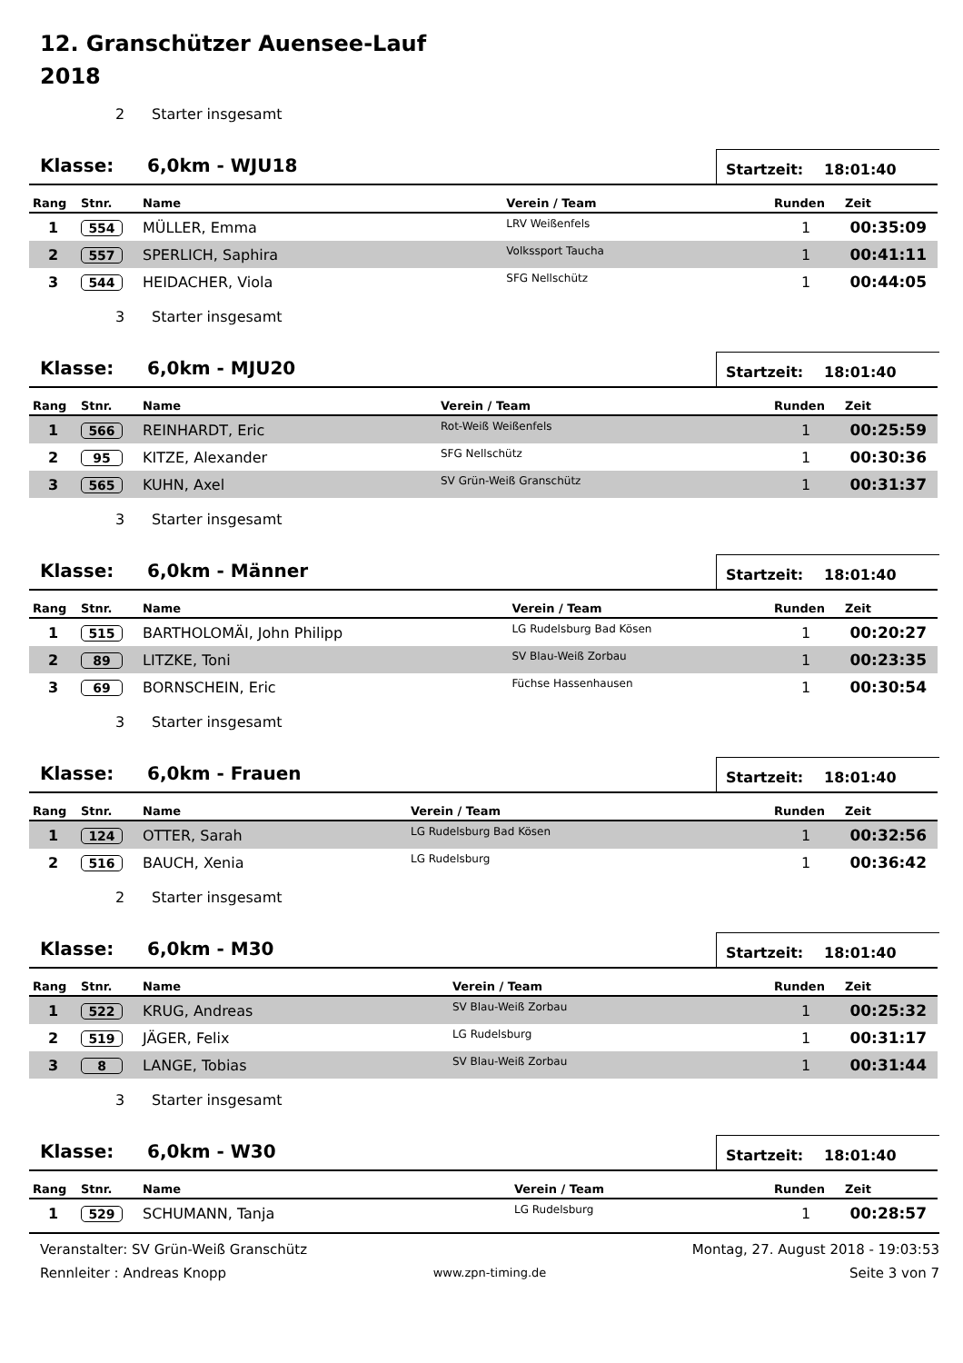12. Granschützer Auensee-Lauf
2018
2 Starter insgesamt
Klasse: 6,0km - WJU18
Startzeit: 18:01:40
| Rang | Stnr. | Name | Verein / Team | Runden | Zeit |
| --- | --- | --- | --- | --- | --- |
| 1 | 554 | MÜLLER, Emma | LRV Weißenfels | 1 | 00:35:09 |
| 2 | 557 | SPERLICH, Saphira | Volkssport Taucha | 1 | 00:41:11 |
| 3 | 544 | HEIDACHER, Viola | SFG Nellschütz | 1 | 00:44:05 |
3 Starter insgesamt
Klasse: 6,0km - MJU20
Startzeit: 18:01:40
| Rang | Stnr. | Name | Verein / Team | Runden | Zeit |
| --- | --- | --- | --- | --- | --- |
| 1 | 566 | REINHARDT, Eric | Rot-Weiß Weißenfels | 1 | 00:25:59 |
| 2 | 95 | KITZE, Alexander | SFG Nellschütz | 1 | 00:30:36 |
| 3 | 565 | KUHN, Axel | SV Grün-Weiß Granschütz | 1 | 00:31:37 |
3 Starter insgesamt
Klasse: 6,0km - Männer
Startzeit: 18:01:40
| Rang | Stnr. | Name | Verein / Team | Runden | Zeit |
| --- | --- | --- | --- | --- | --- |
| 1 | 515 | BARTHOLOMÄI, John Philipp | LG Rudelsburg Bad Kösen | 1 | 00:20:27 |
| 2 | 89 | LITZKE, Toni | SV Blau-Weiß Zorbau | 1 | 00:23:35 |
| 3 | 69 | BORNSCHEIN, Eric | Füchse Hassenhausen | 1 | 00:30:54 |
3 Starter insgesamt
Klasse: 6,0km - Frauen
Startzeit: 18:01:40
| Rang | Stnr. | Name | Verein / Team | Runden | Zeit |
| --- | --- | --- | --- | --- | --- |
| 1 | 124 | OTTER, Sarah | LG Rudelsburg Bad Kösen | 1 | 00:32:56 |
| 2 | 516 | BAUCH, Xenia | LG Rudelsburg | 1 | 00:36:42 |
2 Starter insgesamt
Klasse: 6,0km - M30
Startzeit: 18:01:40
| Rang | Stnr. | Name | Verein / Team | Runden | Zeit |
| --- | --- | --- | --- | --- | --- |
| 1 | 522 | KRUG, Andreas | SV Blau-Weiß Zorbau | 1 | 00:25:32 |
| 2 | 519 | JÄGER, Felix | LG Rudelsburg | 1 | 00:31:17 |
| 3 | 8 | LANGE, Tobias | SV Blau-Weiß Zorbau | 1 | 00:31:44 |
3 Starter insgesamt
Klasse: 6,0km - W30
Startzeit: 18:01:40
| Rang | Stnr. | Name | Verein / Team | Runden | Zeit |
| --- | --- | --- | --- | --- | --- |
| 1 | 529 | SCHUMANN, Tanja | LG Rudelsburg | 1 | 00:28:57 |
Veranstalter: SV Grün-Weiß Granschütz
Montag, 27. August 2018 - 19:03:53
Rennleiter : Andreas Knopp
www.zpn-timing.de
Seite 3 von 7